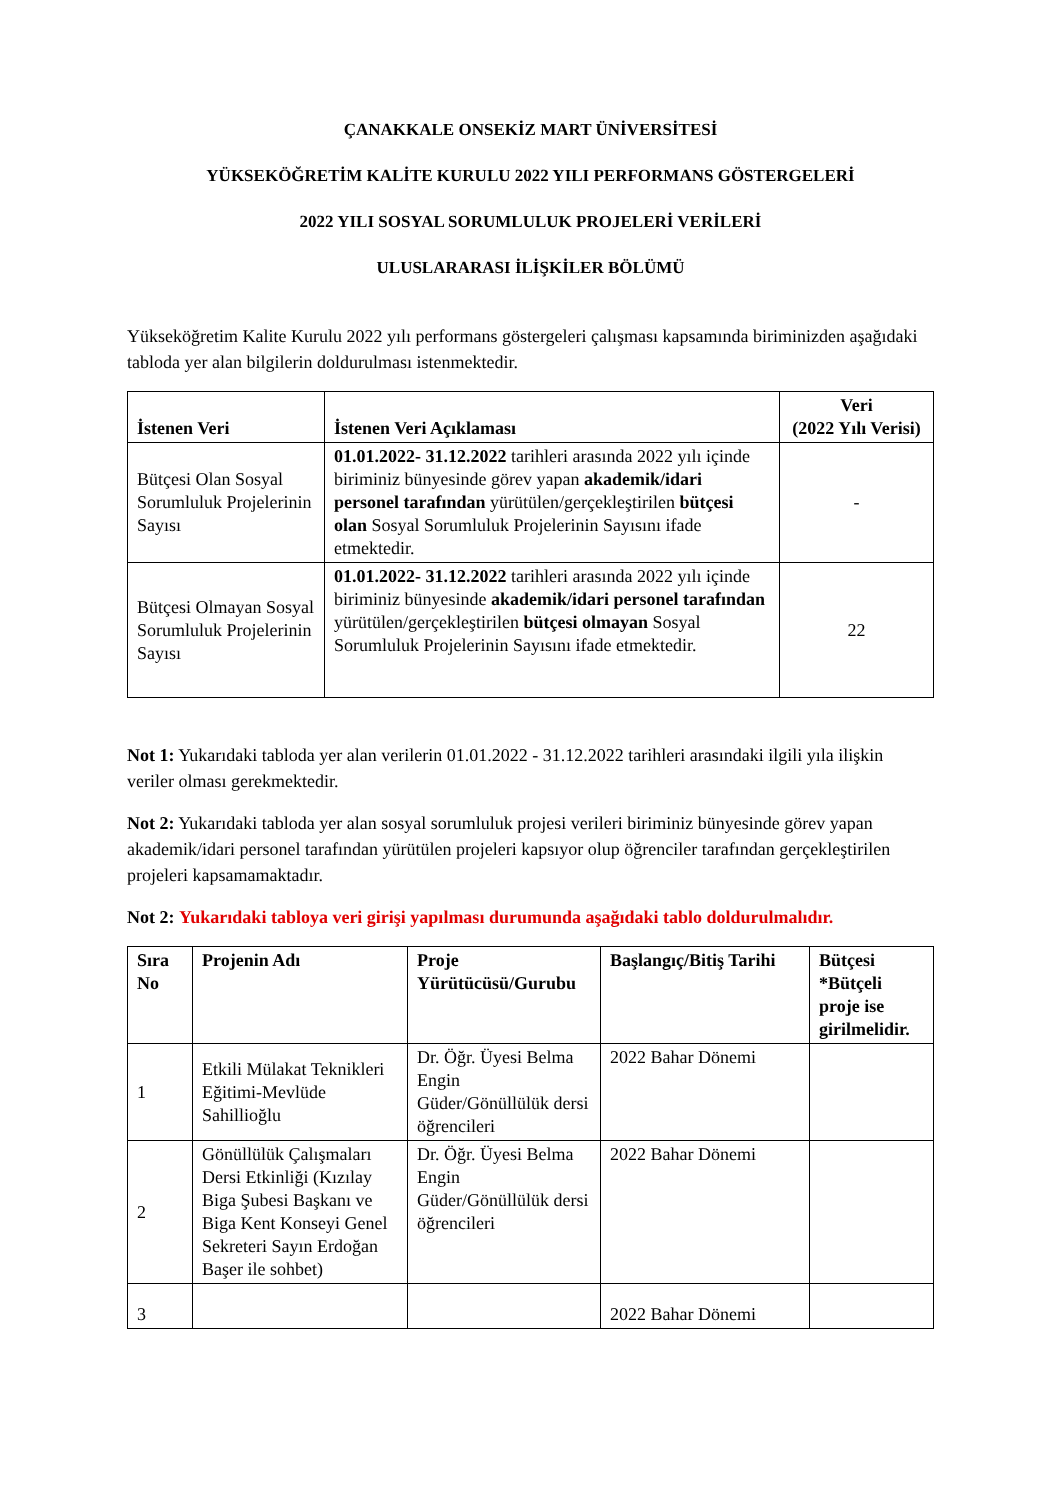ÇANAKKALE ONSEKİZ MART ÜNİVERSİTESİ
YÜKSEKÖĞRETİM KALİTE KURULU 2022 YILI PERFORMANS GÖSTERGELERİ
2022 YILI SOSYAL SORUMLULUK PROJELERİ VERİLERİ
ULUSLARARASI İLİŞKİLER BÖLÜMÜ
Yükseköğretim Kalite Kurulu 2022 yılı performans göstergeleri çalışması kapsamında biriminizden aşağıdaki tabloda yer alan bilgilerin doldurulması istenmektedir.
| İstenen Veri | İstenen Veri Açıklaması | Veri (2022 Yılı Verisi) |
| --- | --- | --- |
| Bütçesi Olan Sosyal Sorumluluk Projelerinin Sayısı | 01.01.2022- 31.12.2022 tarihleri arasında 2022 yılı içinde biriminiz bünyesinde görev yapan akademik/idari personel tarafından yürütülen/gerçekleştirilen bütçesi olan Sosyal Sorumluluk Projelerinin Sayısını ifade etmektedir. | - |
| Bütçesi Olmayan Sosyal Sorumluluk Projelerinin Sayısı | 01.01.2022- 31.12.2022 tarihleri arasında 2022 yılı içinde biriminiz bünyesinde akademik/idari personel tarafından yürütülen/gerçekleştirilen bütçesi olmayan Sosyal Sorumluluk Projelerinin Sayısını ifade etmektedir. | 22 |
Not 1: Yukarıdaki tabloda yer alan verilerin 01.01.2022 - 31.12.2022 tarihleri arasındaki ilgili yıla ilişkin veriler olması gerekmektedir.
Not 2: Yukarıdaki tabloda yer alan sosyal sorumluluk projesi verileri biriminiz bünyesinde görev yapan akademik/idari personel tarafından yürütülen projeleri kapsıyor olup öğrenciler tarafından gerçekleştirilen projeleri kapsamamaktadır.
Not 2: Yukarıdaki tabloya veri girişi yapılması durumunda aşağıdaki tablo doldurulmalıdır.
| Sıra No | Projenin Adı | Proje Yürütücüsü/Gurubu | Başlangıç/Bitiş Tarihi | Bütçesi *Bütçeli proje ise girilmelidir. |
| --- | --- | --- | --- | --- |
| 1 | Etkili Mülakat Teknikleri Eğitimi-Mevlüde Sahillioğlu | Dr. Öğr. Üyesi Belma Engin Güder/Gönüllülük dersi öğrencileri | 2022 Bahar Dönemi | |
| 2 | Gönüllülük Çalışmaları Dersi Etkinliği (Kızılay Biga Şubesi Başkanı ve Biga Kent Konseyi Genel Sekreteri Sayın Erdoğan Başer ile sohbet) | Dr. Öğr. Üyesi Belma Engin Güder/Gönüllülük dersi öğrencileri | 2022 Bahar Dönemi | |
| 3 | | | 2022 Bahar Dönemi | |